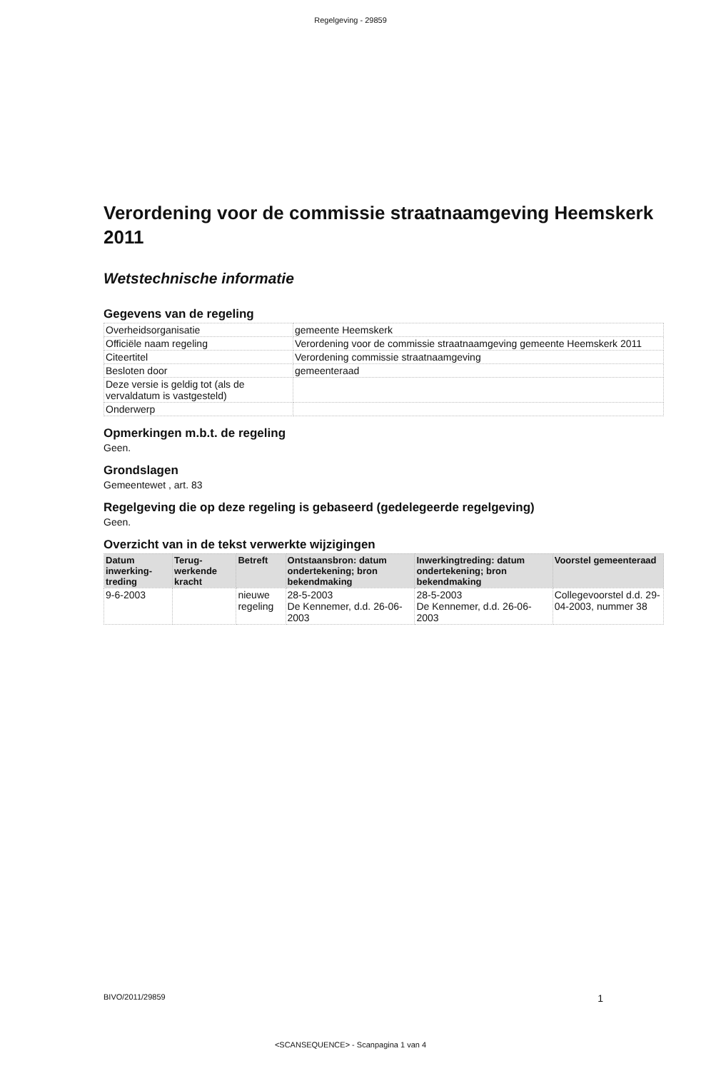Regelgeving - 29859
Verordening voor de commissie straatnaamgeving Heemskerk 2011
Wetstechnische informatie
Gegevens van de regeling
| Overheidsorganisatie | gemeente Heemskerk |
| Officiële naam regeling | Verordening voor de commissie straatnaamgeving gemeente Heemskerk 2011 |
| Citeertitel | Verordening commissie straatnaamgeving |
| Besloten door | gemeenteraad |
| Deze versie is geldig tot (als de vervaldatum is vastgesteld) | |
| Onderwerp | |
Opmerkingen m.b.t. de regeling
Geen.
Grondslagen
Gemeentewet , art. 83
Regelgeving die op deze regeling is gebaseerd (gedelegeerde regelgeving)
Geen.
Overzicht van in de tekst verwerkte wijzigingen
| Datum inwerking-treding | Terug-werkende kracht | Betreft | Ontstaansbron: datum ondertekening; bron bekendmaking | Inwerkingtreding: datum ondertekening; bron bekendmaking | Voorstel gemeenteraad |
| --- | --- | --- | --- | --- | --- |
| 9-6-2003 | | nieuwe regeling | 28-5-2003 De Kennemer, d.d. 26-06-2003 | 28-5-2003 De Kennemer, d.d. 26-06-2003 | Collegevoorstel d.d. 29-04-2003, nummer 38 |
BIVO/2011/29859 1
<SCANSEQUENCE> - Scanpagina 1 van 4